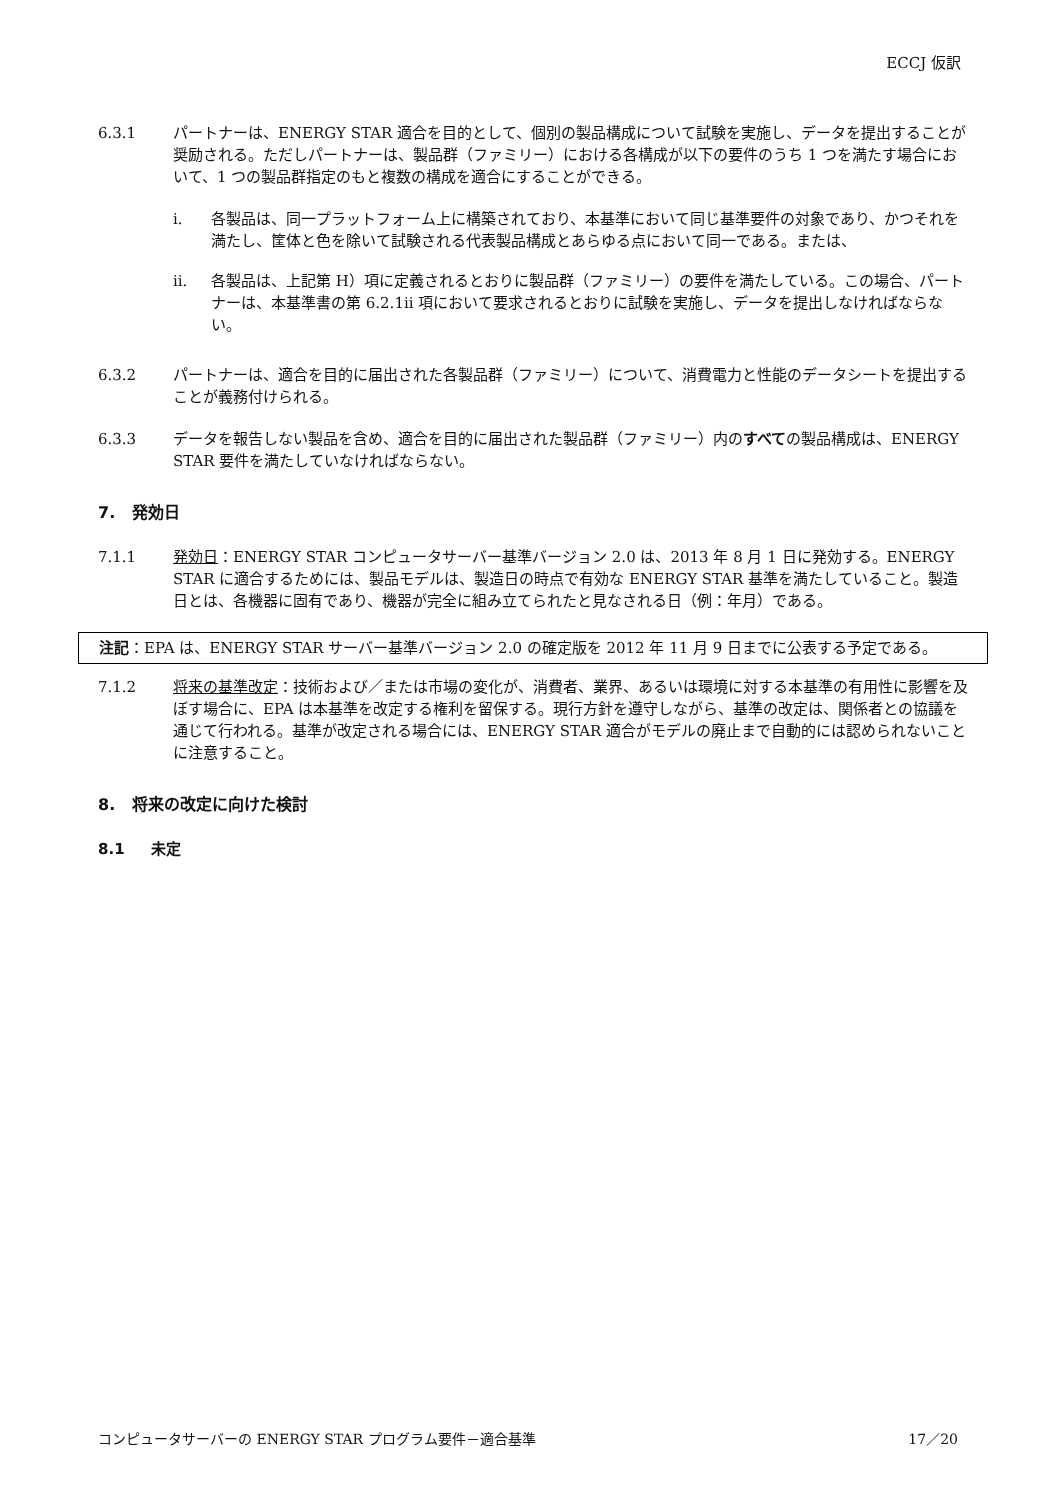ECCJ 仮訳
6.3.1 パートナーは、ENERGY STAR 適合を目的として、個別の製品構成について試験を実施し、データを提出することが奨励される。ただしパートナーは、製品群（ファミリー）における各構成が以下の要件のうち 1 つを満たす場合において、1 つの製品群指定のもと複数の構成を適合にすることができる。
i. 各製品は、同一プラットフォーム上に構築されており、本基準において同じ基準要件の対象であり、かつそれを満たし、筐体と色を除いて試験される代表製品構成とあらゆる点において同一である。または、
ii. 各製品は、上記第 H）項に定義されるとおりに製品群（ファミリー）の要件を満たしている。この場合、パートナーは、本基準書の第 6.2.1ii 項において要求されるとおりに試験を実施し、データを提出しなければならない。
6.3.2 パートナーは、適合を目的に届出された各製品群（ファミリー）について、消費電力と性能のデータシートを提出することが義務付けられる。
6.3.3 データを報告しない製品を含め、適合を目的に届出された製品群（ファミリー）内のすべての製品構成は、ENERGY STAR 要件を満たしていなければならない。
7. 発効日
7.1.1 発効日：ENERGY STAR コンピュータサーバー基準バージョン 2.0 は、2013 年 8 月 1 日に発効する。ENERGY STAR に適合するためには、製品モデルは、製造日の時点で有効な ENERGY STAR 基準を満たしていること。製造日とは、各機器に固有であり、機器が完全に組み立てられたと見なされる日（例：年月）である。
注記：EPA は、ENERGY STAR サーバー基準バージョン 2.0 の確定版を 2012 年 11 月 9 日までに公表する予定である。
7.1.2 将来の基準改定：技術および／または市場の変化が、消費者、業界、あるいは環境に対する本基準の有用性に影響を及ぼす場合に、EPA は本基準を改定する権利を留保する。現行方針を遵守しながら、基準の改定は、関係者との協議を通じて行われる。基準が改定される場合には、ENERGY STAR 適合がモデルの廃止まで自動的には認められないことに注意すること。
8. 将来の改定に向けた検討
8.1 未定
コンピュータサーバーの ENERGY STAR プログラム要件－適合基準 17／20